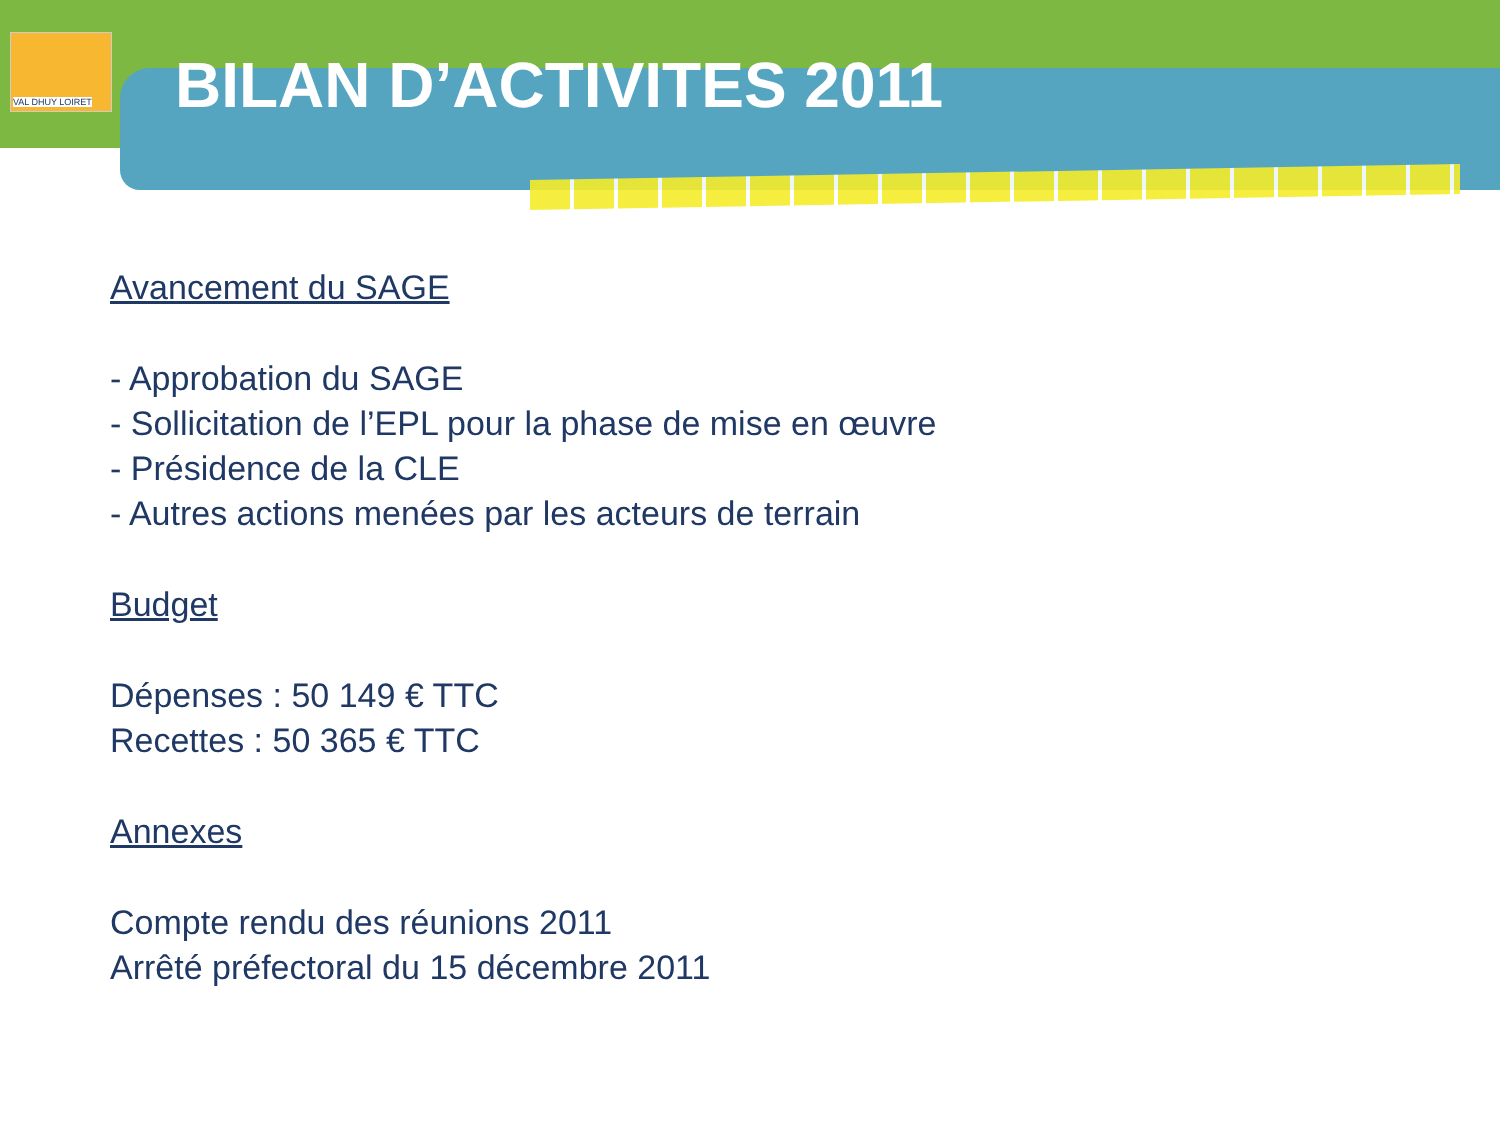VAL DHUY LOIRET
BILAN D’ACTIVITES 2011
Avancement du SAGE
- Approbation du SAGE
- Sollicitation de l’EPL pour la phase de mise en œuvre
- Présidence de la CLE
- Autres actions menées par les acteurs de terrain
Budget
Dépenses : 50 149 € TTC
Recettes : 50 365 € TTC
Annexes
Compte rendu des réunions 2011
Arrêté préfectoral du 15 décembre 2011